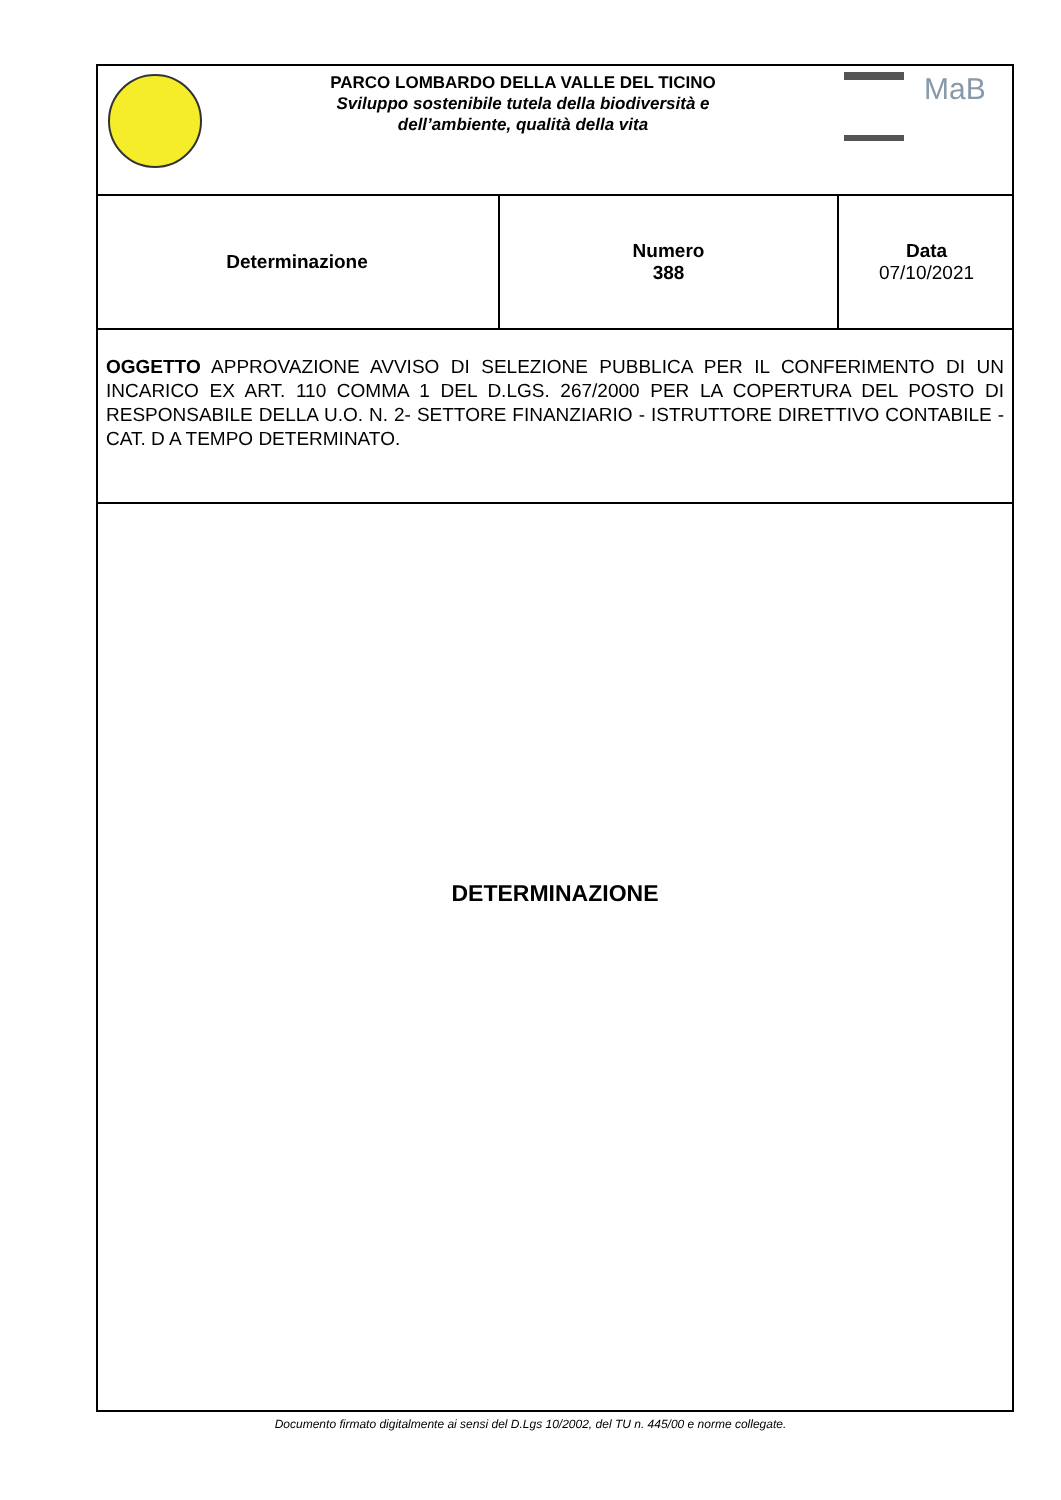PARCO LOMBARDO DELLA VALLE DEL TICINO
Sviluppo sostenibile tutela della biodiversità e
dell’ambiente, qualità della vita
MaB
| Determinazione | Numero 388 | Data 07/10/2021 |
OGGETTO APPROVAZIONE AVVISO DI SELEZIONE PUBBLICA PER IL CONFERIMENTO DI UN INCARICO EX ART. 110 COMMA 1 DEL D.LGS. 267/2000 PER LA COPERTURA DEL POSTO DI RESPONSABILE DELLA U.O. N. 2- SETTORE FINANZIARIO - ISTRUTTORE DIRETTIVO CONTABILE - CAT. D A TEMPO DETERMINATO.
DETERMINAZIONE
Documento firmato digitalmente ai sensi del D.Lgs 10/2002, del TU n. 445/00 e norme collegate.